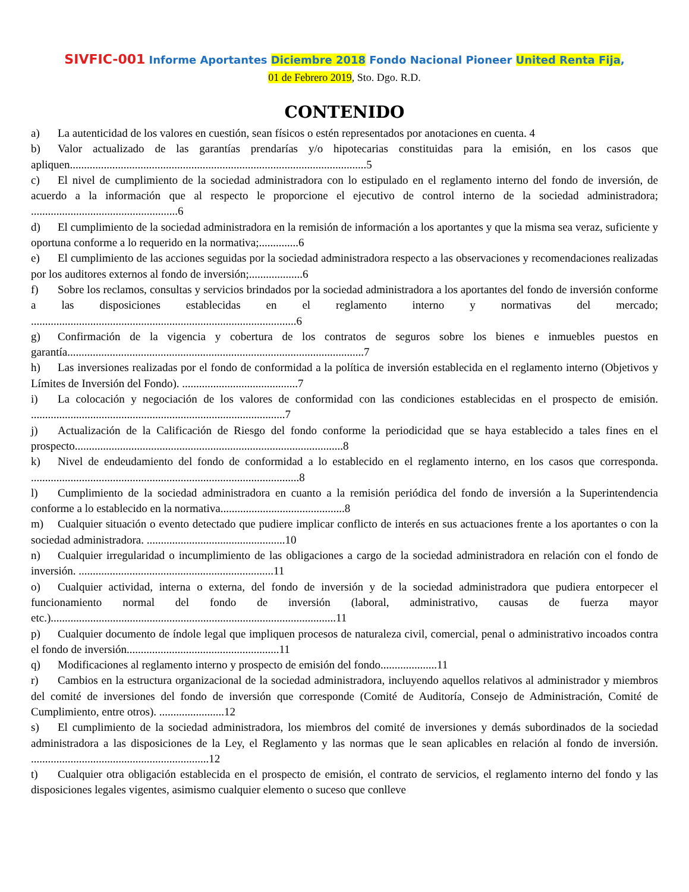SIVFIC-001 Informe Aportantes Diciembre 2018 Fondo Nacional Pioneer United Renta Fija,
01 de Febrero 2019, Sto. Dgo. R.D.
CONTENIDO
a) La autenticidad de los valores en cuestión, sean físicos o estén representados por anotaciones en cuenta. 4
b) Valor actualizado de las garantías prendarías y/o hipotecarias constituidas para la emisión, en los casos que apliquen.........................................................................................................5
c) El nivel de cumplimiento de la sociedad administradora con lo estipulado en el reglamento interno del fondo de inversión, de acuerdo a la información que al respecto le proporcione el ejecutivo de control interno de la sociedad administradora; ....................................................6
d) El cumplimiento de la sociedad administradora en la remisión de información a los aportantes y que la misma sea veraz, suficiente y oportuna conforme a lo requerido en la normativa;..............6
e) El cumplimiento de las acciones seguidas por la sociedad administradora respecto a las observaciones y recomendaciones realizadas por los auditores externos al fondo de inversión;...................6
f) Sobre los reclamos, consultas y servicios brindados por la sociedad administradora a los aportantes del fondo de inversión conforme a las disposiciones establecidas en el reglamento interno y normativas del mercado; ..............................................................................................6
g) Confirmación de la vigencia y cobertura de los contratos de seguros sobre los bienes e inmuebles puestos en garantía.........................................................................................................7
h) Las inversiones realizadas por el fondo de conformidad a la política de inversión establecida en el reglamento interno (Objetivos y Límites de Inversión del Fondo). .........................................7
i) La colocación y negociación de los valores de conformidad con las condiciones establecidas en el prospecto de emisión. ..........................................................................................7
j) Actualización de la Calificación de Riesgo del fondo conforme la periodicidad que se haya establecido a tales fines en el prospecto...............................................................................................8
k) Nivel de endeudamiento del fondo de conformidad a lo establecido en el reglamento interno, en los casos que corresponda. ...............................................................................................8
l) Cumplimiento de la sociedad administradora en cuanto a la remisión periódica del fondo de inversión a la Superintendencia conforme a lo establecido en la normativa............................................8
m) Cualquier situación o evento detectado que pudiere implicar conflicto de interés en sus actuaciones frente a los aportantes o con la sociedad administradora. .................................................10
n) Cualquier irregularidad o incumplimiento de las obligaciones a cargo de la sociedad administradora en relación con el fondo de inversión. .....................................................................11
o) Cualquier actividad, interna o externa, del fondo de inversión y de la sociedad administradora que pudiera entorpecer el funcionamiento normal del fondo de inversión (laboral, administrativo, causas de fuerza mayor etc.).....................................................................................................11
p) Cualquier documento de índole legal que impliquen procesos de naturaleza civil, comercial, penal o administrativo incoados contra el fondo de inversión......................................................11
q) Modificaciones al reglamento interno y prospecto de emisión del fondo....................11
r) Cambios en la estructura organizacional de la sociedad administradora, incluyendo aquellos relativos al administrador y miembros del comité de inversiones del fondo de inversión que corresponde (Comité de Auditoría, Consejo de Administración, Comité de Cumplimiento, entre otros). .......................12
s) El cumplimiento de la sociedad administradora, los miembros del comité de inversiones y demás subordinados de la sociedad administradora a las disposiciones de la Ley, el Reglamento y las normas que le sean aplicables en relación al fondo de inversión. ...............................................................12
t) Cualquier otra obligación establecida en el prospecto de emisión, el contrato de servicios, el reglamento interno del fondo y las disposiciones legales vigentes, asimismo cualquier elemento o suceso que conlleve